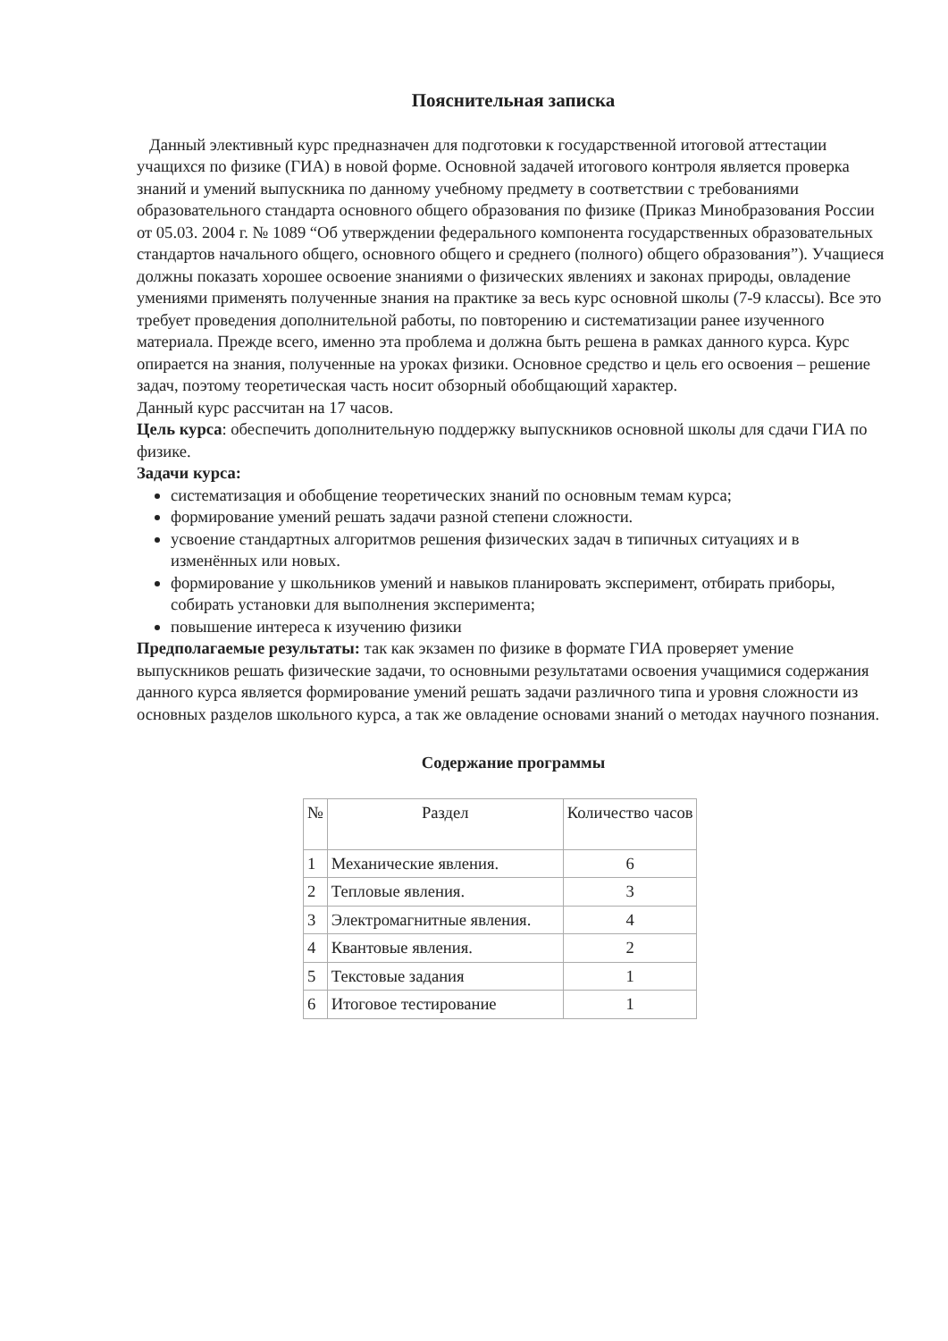Пояснительная записка
Данный элективный курс предназначен для подготовки к государственной итоговой аттестации учащихся по физике (ГИА) в новой форме. Основной задачей итогового контроля является проверка знаний и умений выпускника по данному учебному предмету в соответствии с требованиями образовательного стандарта основного общего образования по физике (Приказ Минобразования России от 05.03. 2004 г. № 1089 “Об утверждении федерального компонента государственных образовательных стандартов начального общего, основного общего и среднего (полного) общего образования”). Учащиеся должны показать хорошее освоение знаниями о физических явлениях и законах природы, овладение умениями применять полученные знания на практике за весь курс основной школы (7-9 классы). Все это требует проведения дополнительной работы, по повторению и систематизации ранее изученного материала. Прежде всего, именно эта проблема и должна быть решена в рамках данного курса. Курс опирается на знания, полученные на уроках физики. Основное средство и цель его освоения – решение задач, поэтому теоретическая часть носит обзорный обобщающий характер.
Данный курс рассчитан на 17 часов.
Цель курса: обеспечить дополнительную поддержку выпускников основной школы для сдачи ГИА по физике.
Задачи курса:
систематизация и обобщение теоретических знаний по основным темам курса;
формирование умений решать задачи разной степени сложности.
усвоение стандартных алгоритмов решения физических задач в типичных ситуациях и в изменённых или новых.
формирование у школьников умений и навыков планировать эксперимент, отбирать приборы, собирать установки для выполнения эксперимента;
повышение интереса к изучению физики
Предполагаемые результаты: так как экзамен по физике в формате ГИА проверяет умение выпускников решать физические задачи, то основными результатами освоения учащимися содержания данного курса является формирование умений решать задачи различного типа и уровня сложности из основных разделов школьного курса, а так же овладение основами знаний о методах научного познания.
Содержание программы
| № | Раздел | Количество часов |
| --- | --- | --- |
| 1 | Механические явления. | 6 |
| 2 | Тепловые явления. | 3 |
| 3 | Электромагнитные явления. | 4 |
| 4 | Квантовые явления. | 2 |
| 5 | Текстовые задания | 1 |
| 6 | Итоговое тестирование | 1 |